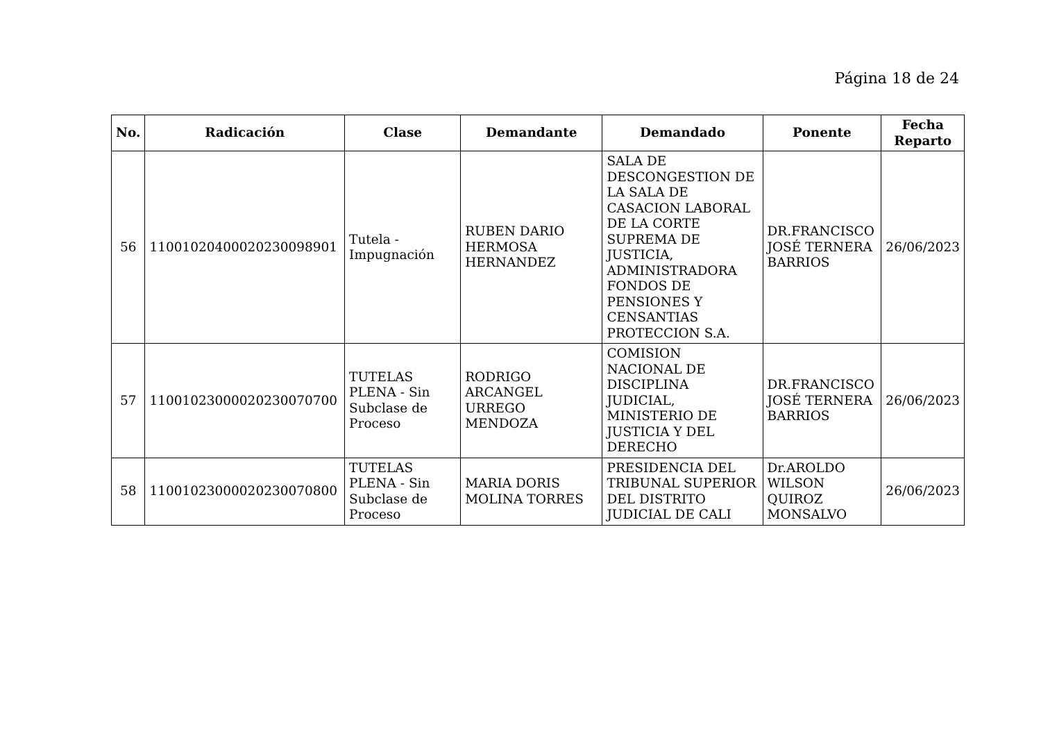Página 18 de 24
| No. | Radicación | Clase | Demandante | Demandado | Ponente | Fecha Reparto |
| --- | --- | --- | --- | --- | --- | --- |
| 56 | 11001020400020230098901 | Tutela - Impugnación | RUBEN DARIO HERMOSA HERNANDEZ | SALA DE DESCONGESTION DE LA SALA DE CASACION LABORAL DE LA CORTE SUPREMA DE JUSTICIA, ADMINISTRADORA FONDOS DE PENSIONES Y CENSANTIAS PROTECCION S.A. | DR.FRANCISCO JOSÉ TERNERA BARRIOS | 26/06/2023 |
| 57 | 11001023000020230070700 | TUTELAS PLENA - Sin Subclase de Proceso | RODRIGO ARCANGEL URREGO MENDOZA | COMISION NACIONAL DE DISCIPLINA JUDICIAL, MINISTERIO DE JUSTICIA Y DEL DERECHO | DR.FRANCISCO JOSÉ TERNERA BARRIOS | 26/06/2023 |
| 58 | 11001023000020230070800 | TUTELAS PLENA - Sin Subclase de Proceso | MARIA DORIS MOLINA TORRES | PRESIDENCIA DEL TRIBUNAL SUPERIOR DEL DISTRITO JUDICIAL DE CALI | Dr.AROLDO WILSON QUIROZ MONSALVO | 26/06/2023 |